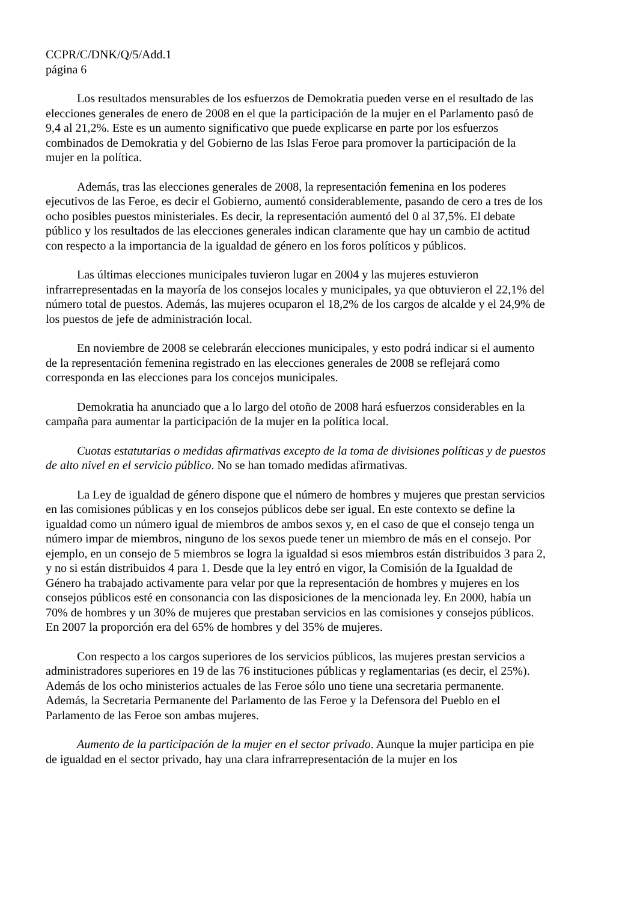CCPR/C/DNK/Q/5/Add.1
página 6
Los resultados mensurables de los esfuerzos de Demokratia pueden verse en el resultado de las elecciones generales de enero de 2008 en el que la participación de la mujer en el Parlamento pasó de 9,4 al 21,2%. Este es un aumento significativo que puede explicarse en parte por los esfuerzos combinados de Demokratia y del Gobierno de las Islas Feroe para promover la participación de la mujer en la política.
Además, tras las elecciones generales de 2008, la representación femenina en los poderes ejecutivos de las Feroe, es decir el Gobierno, aumentó considerablemente, pasando de cero a tres de los ocho posibles puestos ministeriales. Es decir, la representación aumentó del 0 al 37,5%. El debate público y los resultados de las elecciones generales indican claramente que hay un cambio de actitud con respecto a la importancia de la igualdad de género en los foros políticos y públicos.
Las últimas elecciones municipales tuvieron lugar en 2004 y las mujeres estuvieron infrarrepresentadas en la mayoría de los consejos locales y municipales, ya que obtuvieron el 22,1% del número total de puestos. Además, las mujeres ocuparon el 18,2% de los cargos de alcalde y el 24,9% de los puestos de jefe de administración local.
En noviembre de 2008 se celebrarán elecciones municipales, y esto podrá indicar si el aumento de la representación femenina registrado en las elecciones generales de 2008 se reflejará como corresponda en las elecciones para los concejos municipales.
Demokratia ha anunciado que a lo largo del otoño de 2008 hará esfuerzos considerables en la campaña para aumentar la participación de la mujer en la política local.
Cuotas estatutarias o medidas afirmativas excepto de la toma de divisiones políticas y de puestos de alto nivel en el servicio público. No se han tomado medidas afirmativas.
La Ley de igualdad de género dispone que el número de hombres y mujeres que prestan servicios en las comisiones públicas y en los consejos públicos debe ser igual. En este contexto se define la igualdad como un número igual de miembros de ambos sexos y, en el caso de que el consejo tenga un número impar de miembros, ninguno de los sexos puede tener un miembro de más en el consejo. Por ejemplo, en un consejo de 5 miembros se logra la igualdad si esos miembros están distribuidos 3 para 2, y no si están distribuidos 4 para 1. Desde que la ley entró en vigor, la Comisión de la Igualdad de Género ha trabajado activamente para velar por que la representación de hombres y mujeres en los consejos públicos esté en consonancia con las disposiciones de la mencionada ley. En 2000, había un 70% de hombres y un 30% de mujeres que prestaban servicios en las comisiones y consejos públicos. En 2007 la proporción era del 65% de hombres y del 35% de mujeres.
Con respecto a los cargos superiores de los servicios públicos, las mujeres prestan servicios a administradores superiores en 19 de las 76 instituciones públicas y reglamentarias (es decir, el 25%). Además de los ocho ministerios actuales de las Feroe sólo uno tiene una secretaria permanente. Además, la Secretaria Permanente del Parlamento de las Feroe y la Defensora del Pueblo en el Parlamento de las Feroe son ambas mujeres.
Aumento de la participación de la mujer en el sector privado. Aunque la mujer participa en pie de igualdad en el sector privado, hay una clara infrarrepresentación de la mujer en los